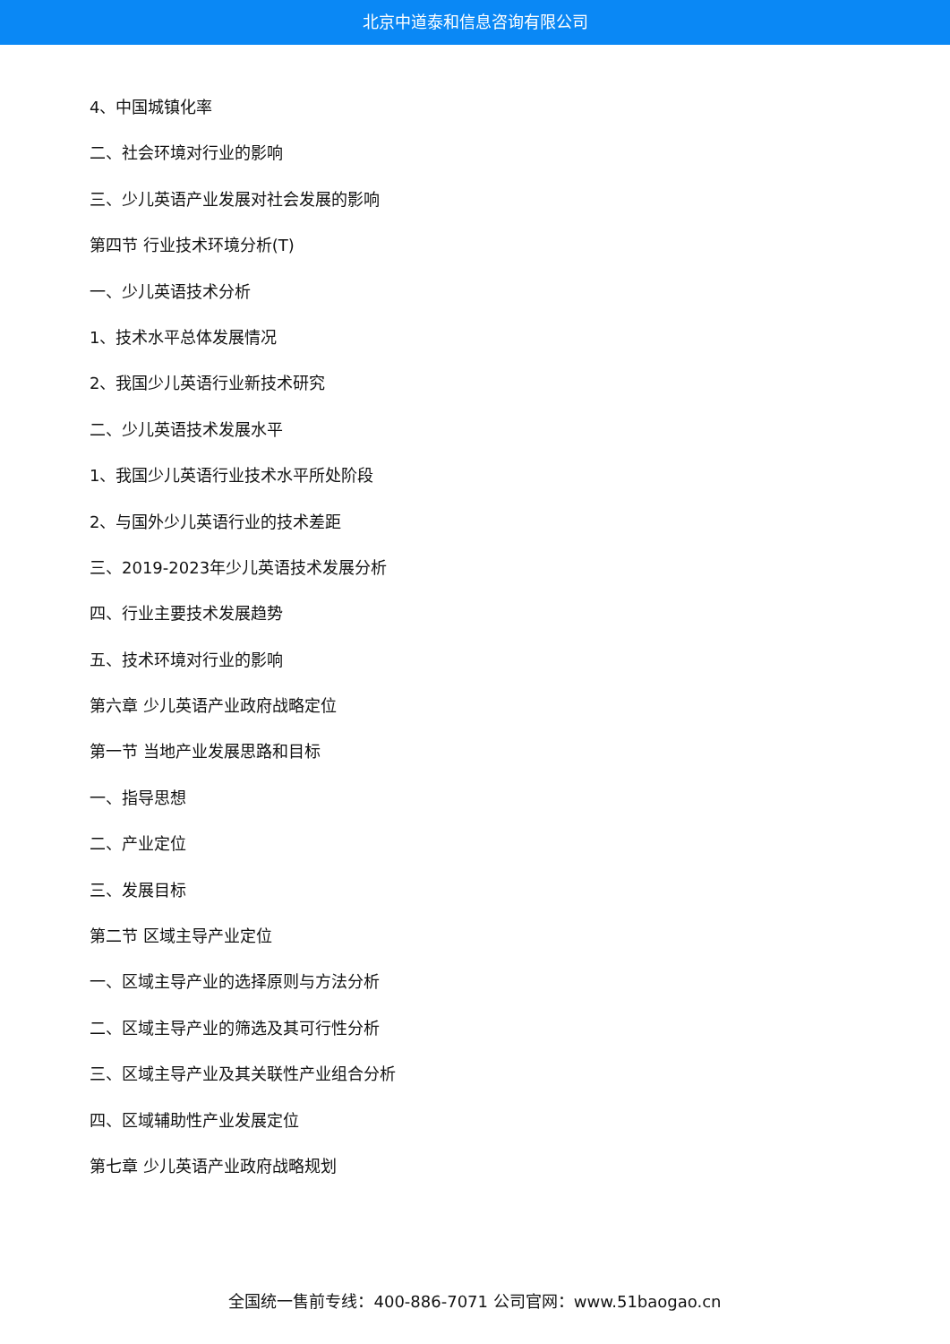北京中道泰和信息咨询有限公司
4、中国城镇化率
二、社会环境对行业的影响
三、少儿英语产业发展对社会发展的影响
第四节 行业技术环境分析(T)
一、少儿英语技术分析
1、技术水平总体发展情况
2、我国少儿英语行业新技术研究
二、少儿英语技术发展水平
1、我国少儿英语行业技术水平所处阶段
2、与国外少儿英语行业的技术差距
三、2019-2023年少儿英语技术发展分析
四、行业主要技术发展趋势
五、技术环境对行业的影响
第六章 少儿英语产业政府战略定位
第一节 当地产业发展思路和目标
一、指导思想
二、产业定位
三、发展目标
第二节 区域主导产业定位
一、区域主导产业的选择原则与方法分析
二、区域主导产业的筛选及其可行性分析
三、区域主导产业及其关联性产业组合分析
四、区域辅助性产业发展定位
第七章 少儿英语产业政府战略规划
全国统一售前专线：400-886-7071 公司官网：www.51baogao.cn